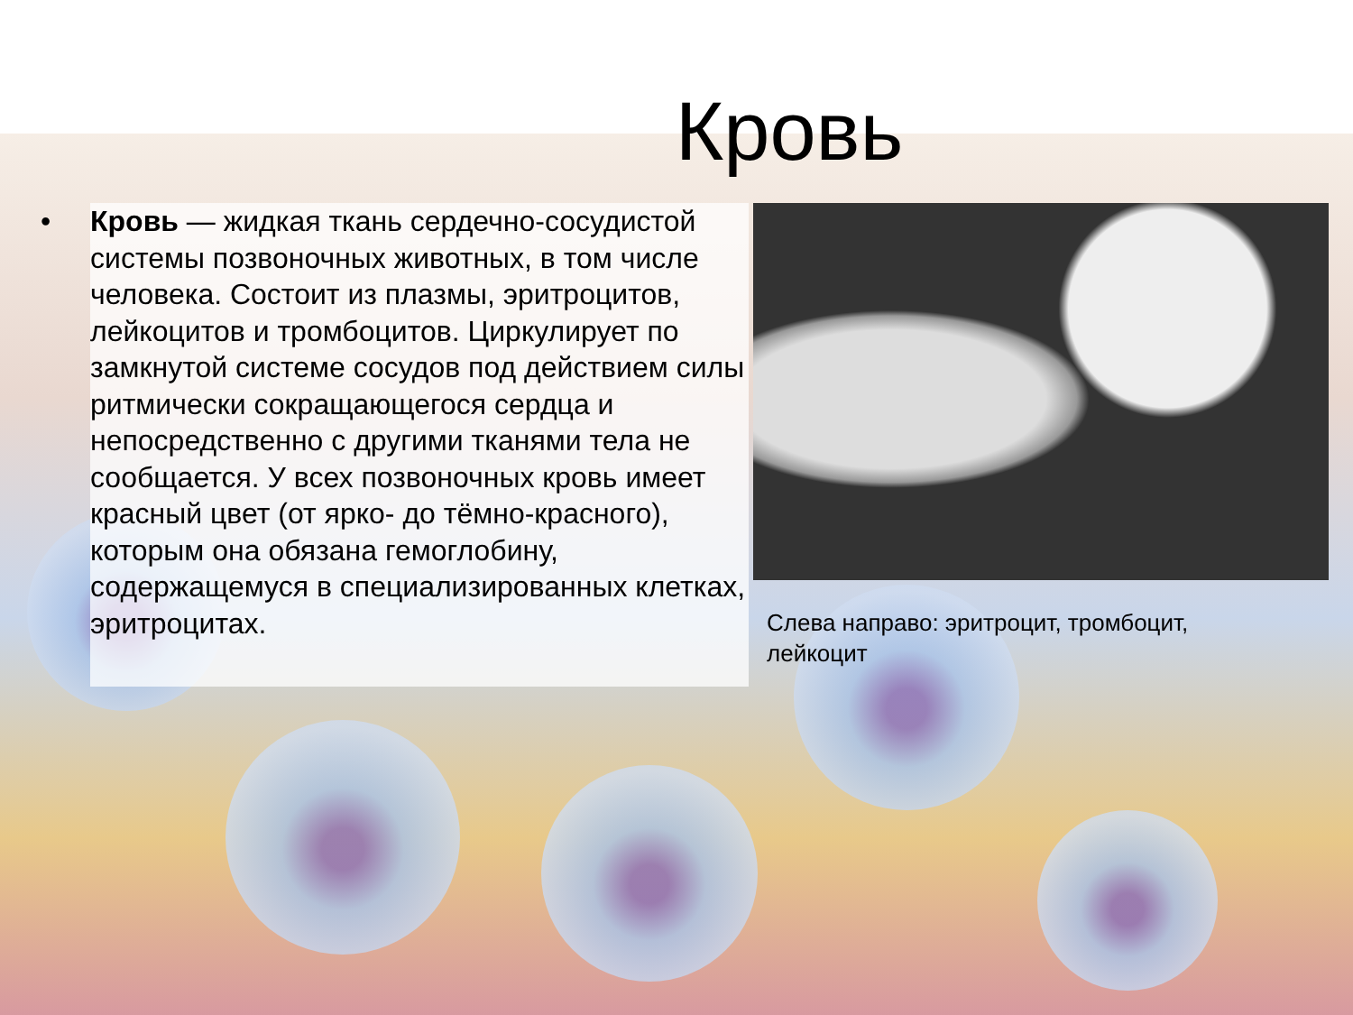Кровь
• Кровь — жидкая ткань сердечно-сосудистой системы позвоночных животных, в том числе человека. Состоит из плазмы, эритроцитов, лейкоцитов и тромбоцитов. Циркулирует по замкнутой системе сосудов под действием силы ритмически сокращающегося сердца и непосредственно с другими тканями тела не сообщается. У всех позвоночных кровь имеет красный цвет (от ярко- до тёмно-красного), которым она обязана гемоглобину, содержащемуся в специализированных клетках, эритроцитах.
Слева направо: эритроцит, тромбоцит, лейкоцит